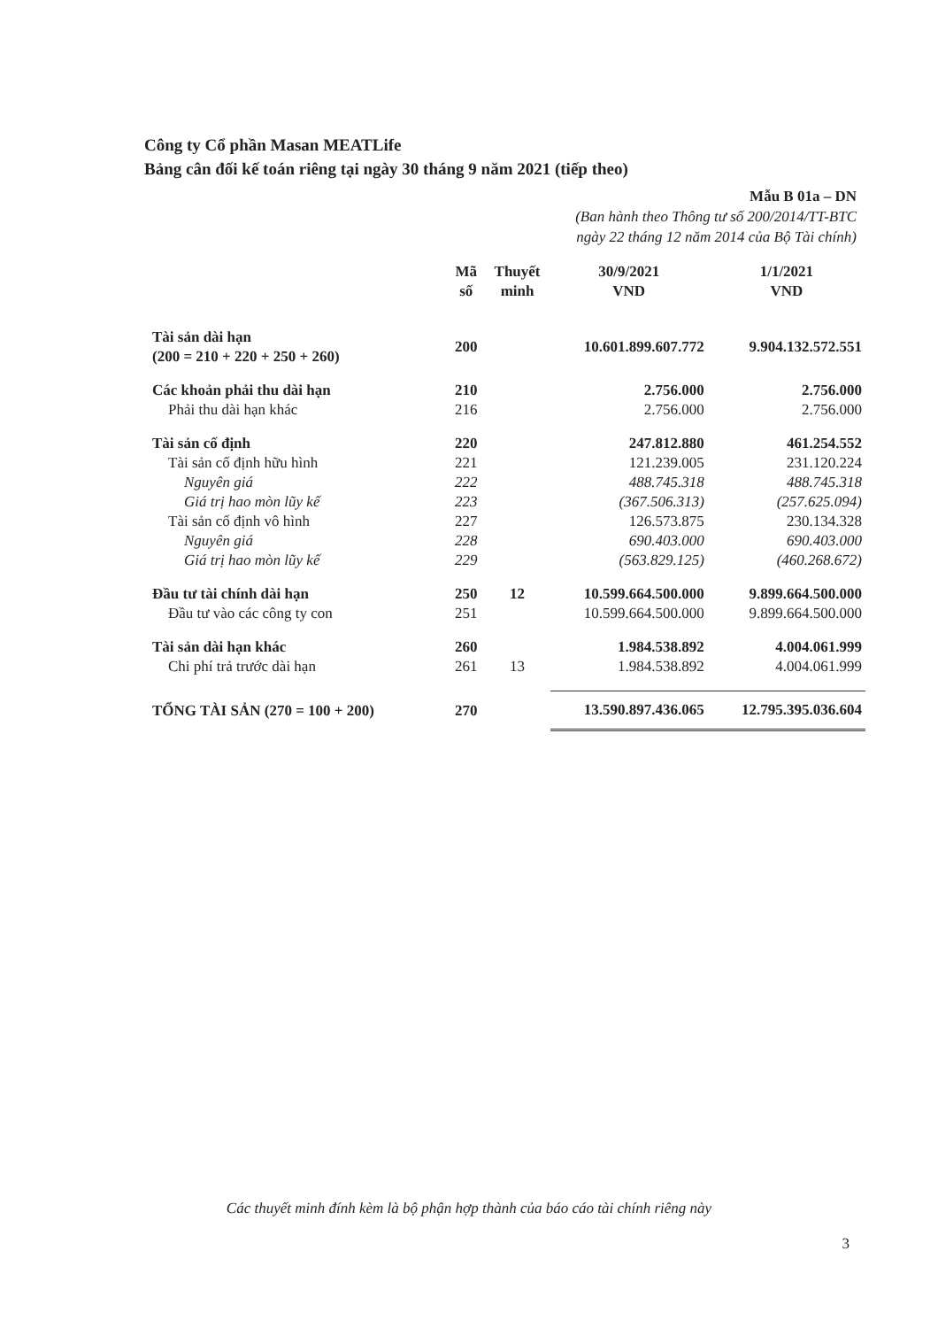Công ty Cổ phần Masan MEATLife
Bảng cân đối kế toán riêng tại ngày 30 tháng 9 năm 2021 (tiếp theo)
Mẫu B 01a – DN
(Ban hành theo Thông tư số 200/2014/TT-BTC
ngày 22 tháng 12 năm 2014 của Bộ Tài chính)
| | Mã số | Thuyết minh | 30/9/2021 VND | 1/1/2021 VND |
| --- | --- | --- | --- | --- |
| Tài sản dài hạn (200 = 210 + 220 + 250 + 260) | 200 | | 10.601.899.607.772 | 9.904.132.572.551 |
| Các khoản phải thu dài hạn | 210 | | 2.756.000 | 2.756.000 |
| Phải thu dài hạn khác | 216 | | 2.756.000 | 2.756.000 |
| Tài sản cố định | 220 | | 247.812.880 | 461.254.552 |
| Tài sản cố định hữu hình | 221 | | 121.239.005 | 231.120.224 |
| Nguyên giá | 222 | | 488.745.318 | 488.745.318 |
| Giá trị hao mòn lũy kế | 223 | | (367.506.313) | (257.625.094) |
| Tài sản cố định vô hình | 227 | | 126.573.875 | 230.134.328 |
| Nguyên giá | 228 | | 690.403.000 | 690.403.000 |
| Giá trị hao mòn lũy kế | 229 | | (563.829.125) | (460.268.672) |
| Đầu tư tài chính dài hạn | 250 | 12 | 10.599.664.500.000 | 9.899.664.500.000 |
| Đầu tư vào các công ty con | 251 | | 10.599.664.500.000 | 9.899.664.500.000 |
| Tài sản dài hạn khác | 260 | | 1.984.538.892 | 4.004.061.999 |
| Chi phí trả trước dài hạn | 261 | 13 | 1.984.538.892 | 4.004.061.999 |
| TỔNG TÀI SẢN (270 = 100 + 200) | 270 | | 13.590.897.436.065 | 12.795.395.036.604 |
Các thuyết minh đính kèm là bộ phận hợp thành của báo cáo tài chính riêng này
3